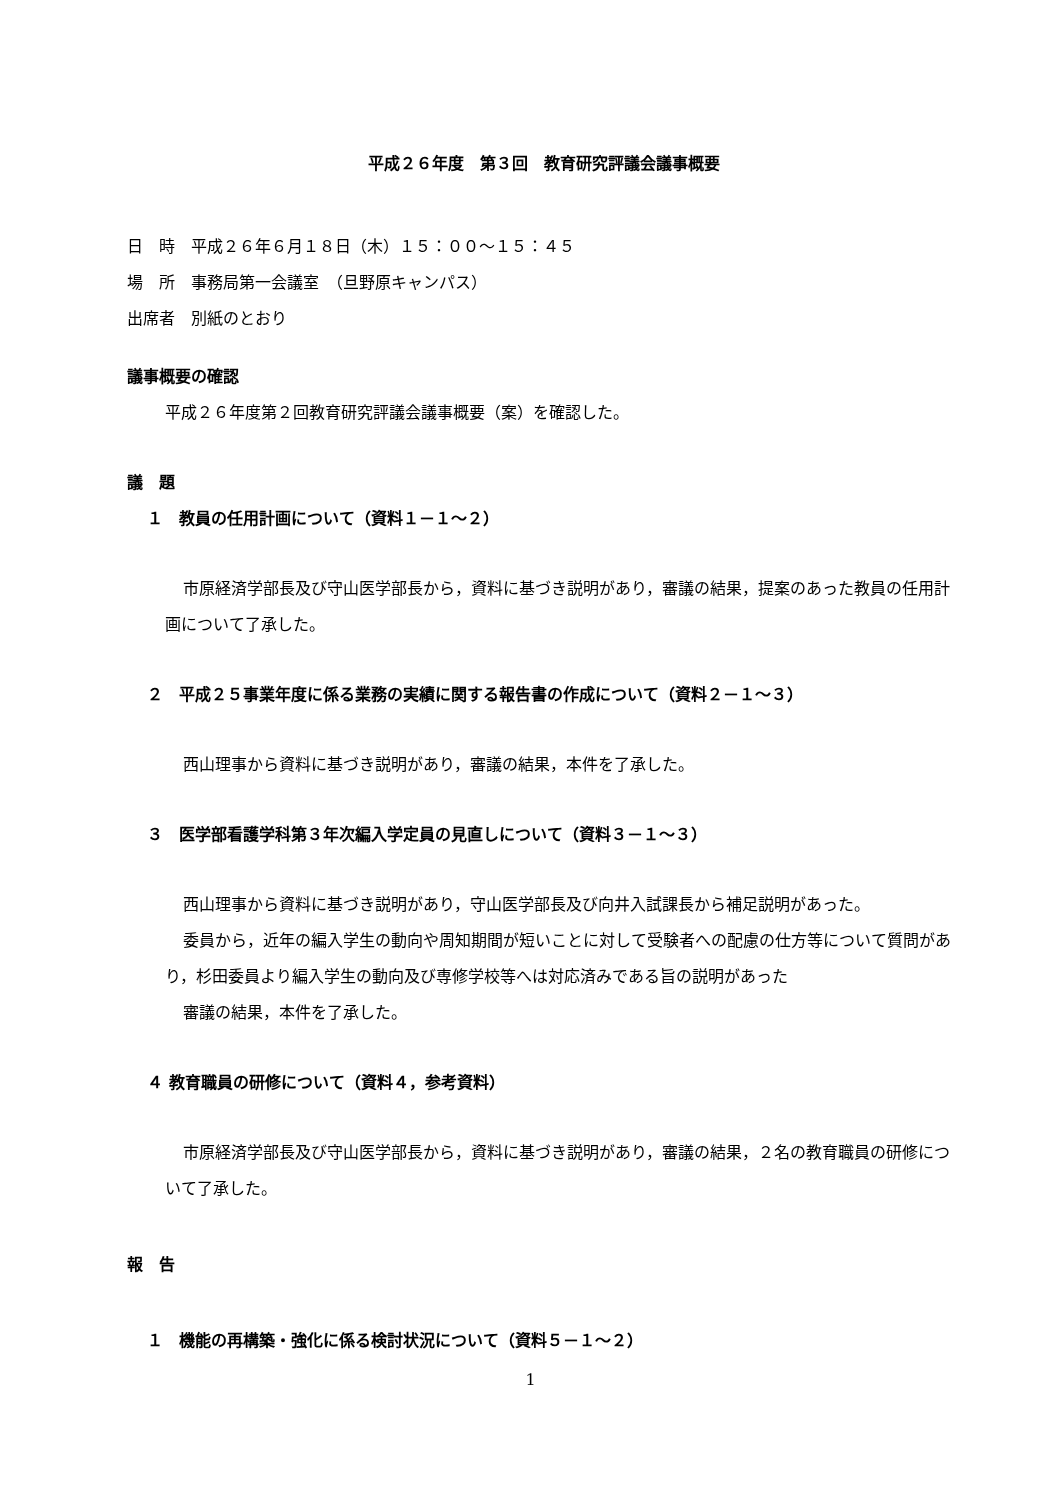平成２６年度　第３回　教育研究評議会議事概要
日　時　平成２６年６月１８日（木）１５：００～１５：４５
場　所　事務局第一会議室　（旦野原キャンパス）
出席者　別紙のとおり
議事概要の確認
平成２６年度第２回教育研究評議会議事概要（案）を確認した。
議　題
１　教員の任用計画について（資料１－１～２）
市原経済学部長及び守山医学部長から，資料に基づき説明があり，審議の結果，提案のあった教員の任用計画について了承した。
２　平成２５事業年度に係る業務の実績に関する報告書の作成について（資料２－１～３）
西山理事から資料に基づき説明があり，審議の結果，本件を了承した。
３　医学部看護学科第３年次編入学定員の見直しについて（資料３－１～３）
西山理事から資料に基づき説明があり，守山医学部長及び向井入試課長から補足説明があった。
委員から，近年の編入学生の動向や周知期間が短いことに対して受験者への配慮の仕方等について質問があり，杉田委員より編入学生の動向及び専修学校等へは対応済みである旨の説明があった
審議の結果，本件を了承した。
４ 教育職員の研修について（資料４，参考資料）
市原経済学部長及び守山医学部長から，資料に基づき説明があり，審議の結果，２名の教育職員の研修について了承した。
報　告
１　機能の再構築・強化に係る検討状況について（資料５－１～２）
1